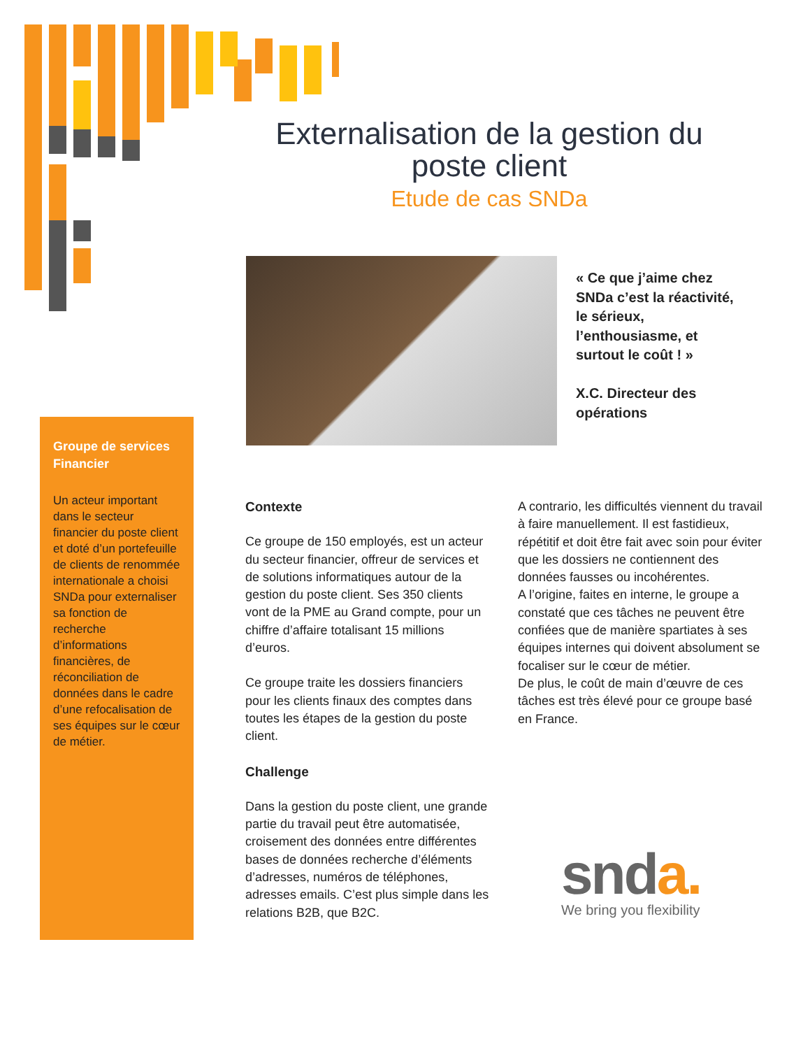Externalisation de la gestion du poste client
Etude de cas SNDa
« Ce que j’aime chez SNDa c’est la réactivité, le sérieux, l’enthousiasme, et surtout le coût ! »
X.C. Directeur des opérations
Groupe de services Financier
Un acteur important dans le secteur financier du poste client et doté d’un portefeuille de clients de renommée internationale a choisi SNDa pour externaliser sa fonction de recherche d’informations financières, de réconciliation de données dans le cadre d’une refocalisation de ses équipes sur le cœur de métier.
Contexte
Ce groupe de 150 employés, est un acteur du secteur financier, offreur de services et de solutions informatiques autour de la gestion du poste client. Ses 350 clients vont de la PME au Grand compte, pour un chiffre d’affaire totalisant 15 millions d’euros.
Ce groupe traite les dossiers financiers pour les clients finaux des comptes dans toutes les étapes de la gestion du poste client.
Challenge
Dans la gestion du poste client, une grande partie du travail peut être automatisée, croisement des données entre différentes bases de données recherche d’éléments d’adresses, numéros de téléphones, adresses emails. C’est plus simple dans les relations B2B, que B2C.
A contrario, les difficultés viennent du travail à faire manuellement. Il est fastidieux, répétitif et doit être fait avec soin pour éviter que les dossiers ne contiennent des données fausses ou incohérentes.
A l’origine, faites en interne, le groupe a constaté que ces tâches ne peuvent être confiées que de manière spartiates à ses équipes internes qui doivent absolument se focaliser sur le cœur de métier.
De plus, le coût de main d’œuvre de ces tâches est très élevé pour ce groupe basé en France.
snda.
We bring you flexibility